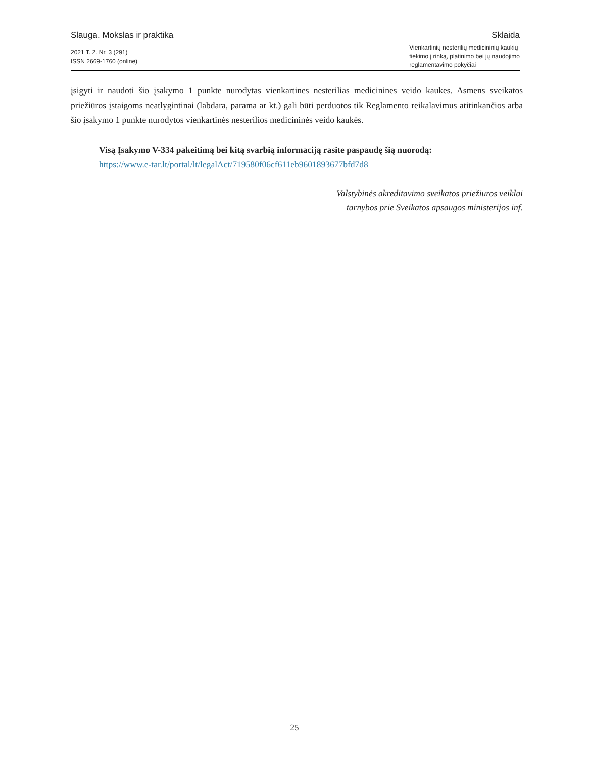Slauga. Mokslas ir praktika Sklaida
2021 T. 2. Nr. 3 (291)
ISSN 2669-1760 (online)
Vienkartinių nesterilių medicininių kaukių
tiekimo į rinką, platinimo bei jų naudojimo
reglamentavimo pokyčiai
įsigyti ir naudoti šio įsakymo 1 punkte nurodytas vienkartines nesterilias medicinines veido kaukes. Asmens sveikatos priežiūros įstaigoms neatlygintinai (labdara, parama ar kt.) gali būti perduotos tik Reglamento reikalavimus atitinkančios arba šio įsakymo 1 punkte nurodytos vienkartinės nesterilios medicininės veido kaukės.
Visą Įsakymo V-334 pakeitimą bei kitą svarbią informaciją rasite paspaudę šią nuorodą:
https://www.e-tar.lt/portal/lt/legalAct/719580f06cf611eb9601893677bfd7d8
Valstybinės akreditavimo sveikatos priežiūros veiklai
tarnybos prie Sveikatos apsaugos ministerijos inf.
25